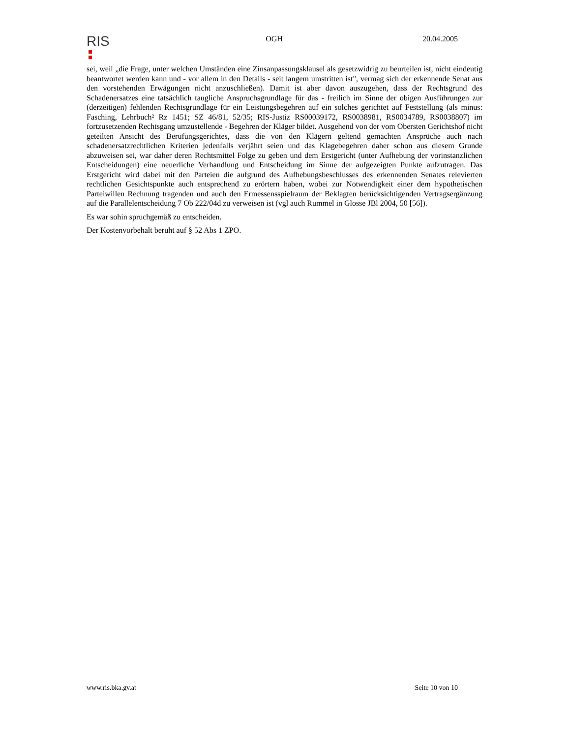RIS
OGH 20.04.2005
sei, weil „die Frage, unter welchen Umständen eine Zinsanpassungsklausel als gesetzwidrig zu beurteilen ist, nicht eindeutig beantwortet werden kann und - vor allem in den Details - seit langem umstritten ist", vermag sich der erkennende Senat aus den vorstehenden Erwägungen nicht anzuschließen). Damit ist aber davon auszugehen, dass der Rechtsgrund des Schadenersatzes eine tatsächlich taugliche Anspruchsgrundlage für das - freilich im Sinne der obigen Ausführungen zur (derzeitigen) fehlenden Rechtsgrundlage für ein Leistungsbegehren auf ein solches gerichtet auf Feststellung (als minus: Fasching, Lehrbuch² Rz 1451; SZ 46/81, 52/35; RIS-Justiz RS00039172, RS0038981, RS0034789, RS0038807) im fortzusetzenden Rechtsgang umzustellende - Begehren der Kläger bildet. Ausgehend von der vom Obersten Gerichtshof nicht geteilten Ansicht des Berufungsgerichtes, dass die von den Klägern geltend gemachten Ansprüche auch nach schadenersatzrechtlichen Kriterien jedenfalls verjährt seien und das Klagebegehren daher schon aus diesem Grunde abzuweisen sei, war daher deren Rechtsmittel Folge zu geben und dem Erstgericht (unter Aufhebung der vorinstanzlichen Entscheidungen) eine neuerliche Verhandlung und Entscheidung im Sinne der aufgezeigten Punkte aufzutragen. Das Erstgericht wird dabei mit den Parteien die aufgrund des Aufhebungsbeschlusses des erkennenden Senates relevierten rechtlichen Gesichtspunkte auch entsprechend zu erörtern haben, wobei zur Notwendigkeit einer dem hypothetischen Parteiwillen Rechnung tragenden und auch den Ermessensspielraum der Beklagten berücksichtigenden Vertragsergänzung auf die Parallelentscheidung 7 Ob 222/04d zu verweisen ist (vgl auch Rummel in Glosse JBl 2004, 50 [56]).
Es war sohin spruchgemäß zu entscheiden.
Der Kostenvorbehalt beruht auf § 52 Abs 1 ZPO.
www.ris.bka.gv.at Seite 10 von 10